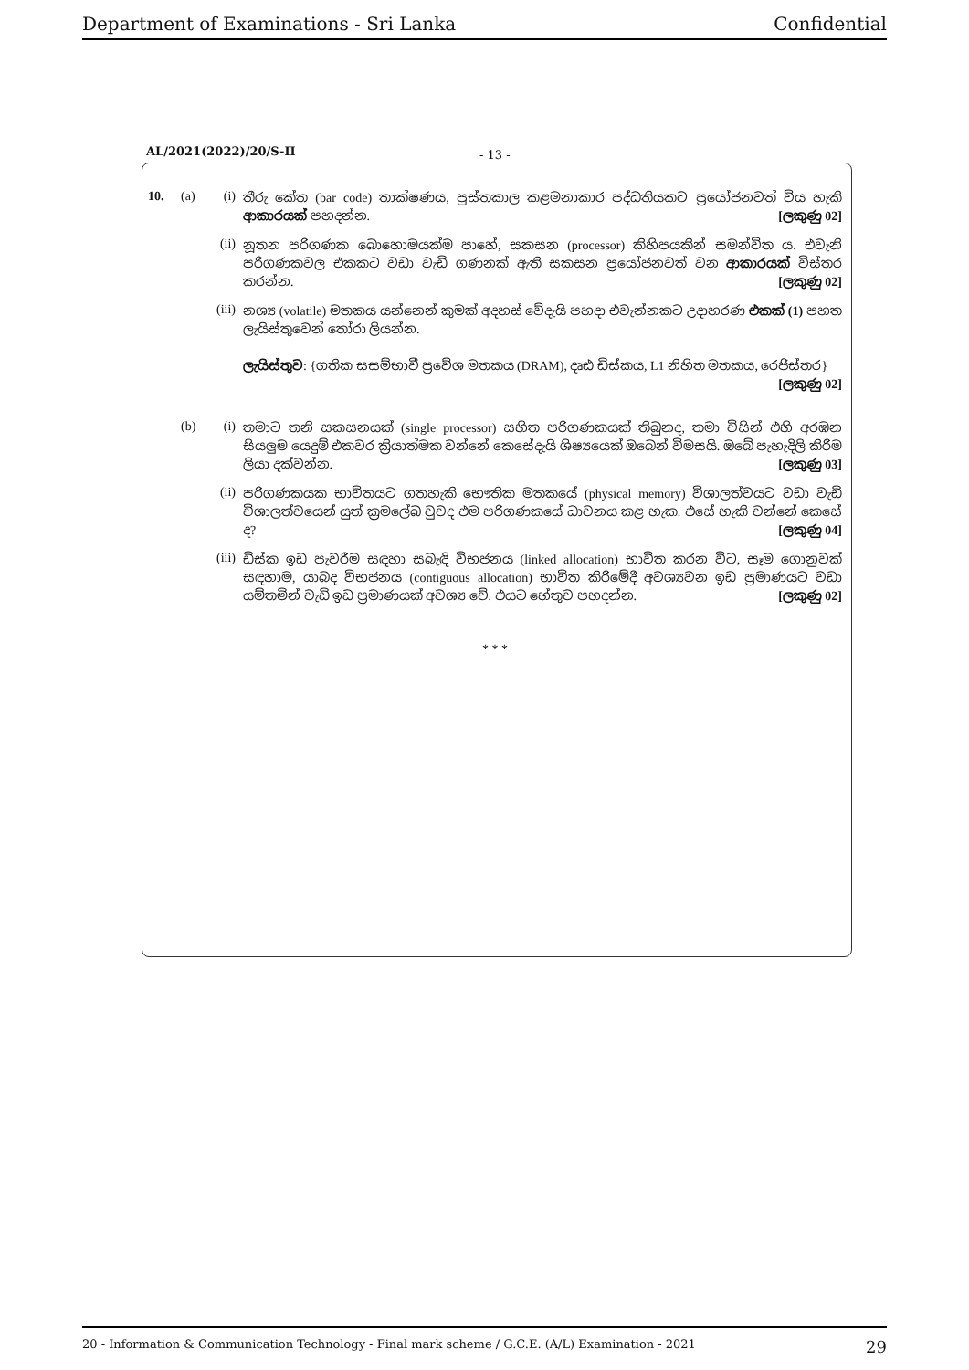Department of Examinations - Sri Lanka Confidential
AL/2021(2022)/20/S-II - 13 -
10. (a) (i)
තීරු කේත (bar code) තාක්ෂණය, පුස්තකාල කළමනාකාර පද්ධතියකට ප්‍රයෝජනවත් විය හැකි ආකාරයක් පහදන්න. [ලකුණු 02]
(ii)
නූතන පරිගණක බොහොමයක්ම පාහේ, සකසන (processor) කිහිපයකින් සමන්විත ය. එවැනි පරිගණකවල එකකට වඩා වැඩි ගණනක් ඇති සකසන ප්‍රයෝජනවත් වන ආකාරයක් විස්තර කරන්න. [ලකුණු 02]
(iii)
නශ්‍ය (volatile) මතකය යන්නෙන් කුමක් අදහස් වේදැයි පහදා එවැන්නකට උදාහරණ එකක් (1) පහත ලැයිස්තුවෙන් තෝරා ලියන්න.
ලැයිස්තුව: {ගතික සසම්භාවී ප්‍රවේශ මතකය (DRAM), දෘඪ ඩිස්කය, L1 නිහිත මතකය, රෙජිස්තර}
[ලකුණු 02]
(b) (i)
තමාට තනි සකසනයක් (single processor) සහිත පරිගණකයක් තිබුනද, තමා විසින් එහි අරඹන සියලුම යෙදුම් එකවර ක්‍රියාත්මක වන්නේ කෙසේදැයි ශිෂ්‍යයෙක් ඔබෙන් විමසයි. ඔබේ පැහැදිලි කිරීම ලියා දක්වන්න. [ලකුණු 03]
(ii)
පරිගණකයක භාවිතයට ගතහැකි භෞතික මතකයේ (physical memory) විශාලත්වයට වඩා වැඩි විශාලත්වයෙන් යුත් ක්‍රමලේඛ වුවද එම පරිගණකයේ ධාවනය කළ හැක. එසේ හැකි වන්නේ කෙසේ ද? [ලකුණු 04]
(iii)
ඩිස්ක ඉඩ පැවරීම සඳහා සබැඳි විභජනය (linked allocation) භාවිත කරන විට, සෑම ගොනුවක් සඳහාම, යාබද විභජනය (contiguous allocation) භාවිත කිරීමේදී අවශ්‍යවන ඉඩ ප්‍රමාණයට වඩා යම්තමින් වැඩි ඉඩ ප්‍රමාණයක් අවශ්‍ය වේ. එයට හේතුව පහදන්න. [ලකුණු 02]
* * *
20 - Information & Communication Technology - Final mark scheme / G.C.E. (A/L) Examination - 2021 29